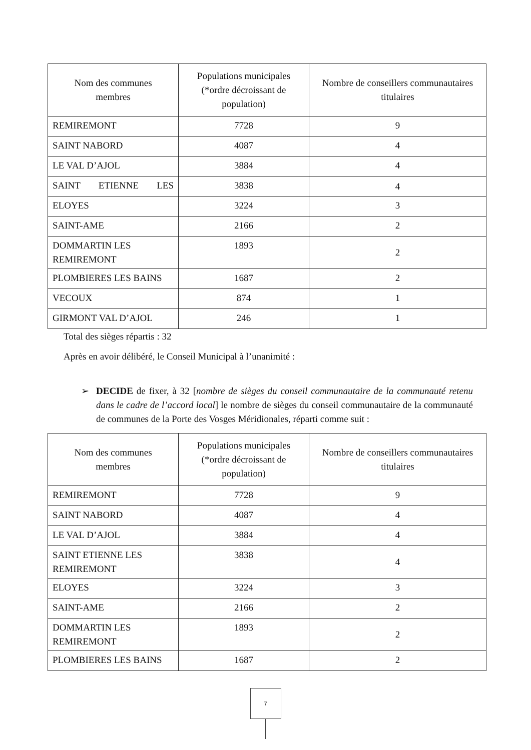| Nom des communes membres | Populations municipales (*ordre décroissant de population) | Nombre de conseillers communautaires titulaires |
| --- | --- | --- |
| REMIREMONT | 7728 | 9 |
| SAINT NABORD | 4087 | 4 |
| LE VAL D’AJOL | 3884 | 4 |
| SAINT ETIENNE LES | 3838 | 4 |
| ELOYES | 3224 | 3 |
| SAINT-AME | 2166 | 2 |
| DOMMARTIN LES REMIREMONT | 1893 | 2 |
| PLOMBIERES LES BAINS | 1687 | 2 |
| VECOUX | 874 | 1 |
| GIRMONT VAL D’AJOL | 246 | 1 |
Total des sièges répartis : 32
Après en avoir délibéré, le Conseil Municipal à l’unanimité :
➢ DECIDE de fixer, à 32 [nombre de sièges du conseil communautaire de la communauté retenu dans le cadre de l’accord local] le nombre de sièges du conseil communautaire de la communauté de communes de la Porte des Vosges Méridionales, réparti comme suit :
| Nom des communes membres | Populations municipales (*ordre décroissant de population) | Nombre de conseillers communautaires titulaires |
| --- | --- | --- |
| REMIREMONT | 7728 | 9 |
| SAINT NABORD | 4087 | 4 |
| LE VAL D’AJOL | 3884 | 4 |
| SAINT ETIENNE LES REMIREMONT | 3838 | 4 |
| ELOYES | 3224 | 3 |
| SAINT-AME | 2166 | 2 |
| DOMMARTIN LES REMIREMONT | 1893 | 2 |
| PLOMBIERES LES BAINS | 1687 | 2 |
7